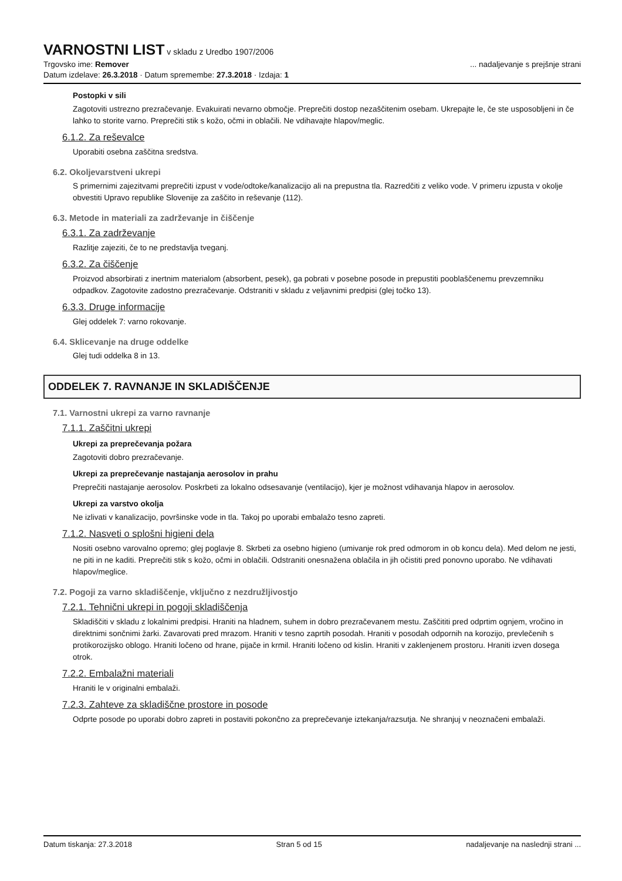VARNOSTNI LIST
v skladu z Uredbo 1907/2006
Trgovsko ime: Remover... nadaljevanje s prejšnje strani
Datum izdelave: 26.3.2018 · Datum spremembe: 27.3.2018 · Izdaja: 1
Postopki v sili
Zagotoviti ustrezno prezračevanje. Evakuirati nevarno območje. Preprečiti dostop nezaščitenim osebam. Ukrepajte le, če ste usposobljeni in če lahko to storite varno. Preprečiti stik s kožo, očmi in oblačili. Ne vdihavajte hlapov/meglic.
6.1.2. Za reševalce
Uporabiti osebna zaščitna sredstva.
6.2. Okoljevarstveni ukrepi
S primernimi zajezitvami preprečiti izpust v vode/odtoke/kanalizacijo ali na prepustna tla. Razredčiti z veliko vode. V primeru izpusta v okolje obvestiti Upravo republike Slovenije za zaščito in reševanje (112).
6.3. Metode in materiali za zadrževanje in čiščenje
6.3.1. Za zadrževanje
Razlitje zajeziti, če to ne predstavlja tveganj.
6.3.2. Za čiščenje
Proizvod absorbirati z inertnim materialom (absorbent, pesek), ga pobrati v posebne posode in prepustiti pooblaščenemu prevzemniku odpadkov. Zagotovite zadostno prezračevanje. Odstraniti v skladu z veljavnimi predpisi (glej točko 13).
6.3.3. Druge informacije
Glej oddelek 7: varno rokovanje.
6.4. Sklicevanje na druge oddelke
Glej tudi oddelka 8 in 13.
ODDELEK 7. RAVNANJE IN SKLADIŠČENJE
7.1. Varnostni ukrepi za varno ravnanje
7.1.1. Zaščitni ukrepi
Ukrepi za preprečevanja požara
Zagotoviti dobro prezračevanje.
Ukrepi za preprečevanje nastajanja aerosolov in prahu
Preprečiti nastajanje aerosolov. Poskrbeti za lokalno odsesavanje (ventilacijo), kjer je možnost vdihavanja hlapov in aerosolov.
Ukrepi za varstvo okolja
Ne izlivati v kanalizacijo, površinske vode in tla. Takoj po uporabi embalažo tesno zapreti.
7.1.2. Nasveti o splošni higieni dela
Nositi osebno varovalno opremo; glej poglavje 8. Skrbeti za osebno higieno (umivanje rok pred odmorom in ob koncu dela). Med delom ne jesti, ne piti in ne kaditi. Preprečiti stik s kožo, očmi in oblačili. Odstraniti onesnažena oblačila in jih očistiti pred ponovno uporabo. Ne vdihavati hlapov/meglice.
7.2. Pogoji za varno skladiščenje, vključno z nezdružljivostjo
7.2.1. Tehnični ukrepi in pogoji skladiščenja
Skladiščiti v skladu z lokalnimi predpisi. Hraniti na hladnem, suhem in dobro prezračevanem mestu. Zaščititi pred odprtim ognjem, vročino in direktnimi sončnimi žarki. Zavarovati pred mrazom. Hraniti v tesno zaprtih posodah. Hraniti v posodah odpornih na korozijo, prevlečenih s protikorozijsko oblogo. Hraniti ločeno od hrane, pijače in krmil. Hraniti ločeno od kislin. Hraniti v zaklenjenem prostoru. Hraniti izven dosega otrok.
7.2.2. Embalažni materiali
Hraniti le v originalni embalaži.
7.2.3. Zahteve za skladiščne prostore in posode
Odprte posode po uporabi dobro zapreti in postaviti pokončno za preprečevanje iztekanja/razsutja. Ne shranjuj v neoznačeni embalaži.
Datum tiskanja: 27.3.2018 Stran 5 od 15 nadaljevanje na naslednji strani ...